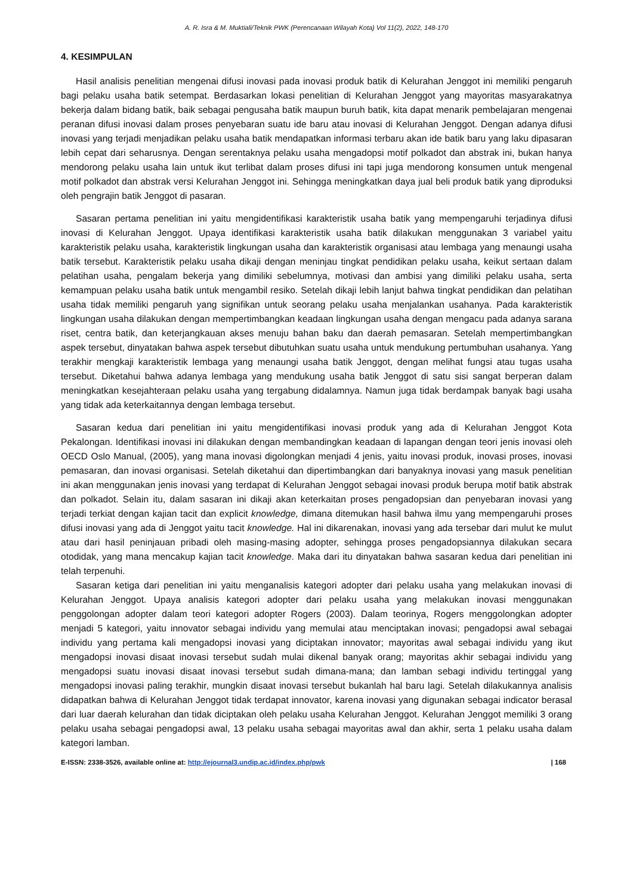A. R. Isra & M. Muktiali/Teknik PWK (Perencanaan Wilayah Kota) Vol 11(2), 2022, 148-170
4. KESIMPULAN
Hasil analisis penelitian mengenai difusi inovasi pada inovasi produk batik di Kelurahan Jenggot ini memiliki pengaruh bagi pelaku usaha batik setempat. Berdasarkan lokasi penelitian di Kelurahan Jenggot yang mayoritas masyarakatnya bekerja dalam bidang batik, baik sebagai pengusaha batik maupun buruh batik, kita dapat menarik pembelajaran mengenai peranan difusi inovasi dalam proses penyebaran suatu ide baru atau inovasi di Kelurahan Jenggot. Dengan adanya difusi inovasi yang terjadi menjadikan pelaku usaha batik mendapatkan informasi terbaru akan ide batik baru yang laku dipasaran lebih cepat dari seharusnya. Dengan serentaknya pelaku usaha mengadopsi motif polkadot dan abstrak ini, bukan hanya mendorong pelaku usaha lain untuk ikut terlibat dalam proses difusi ini tapi juga mendorong konsumen untuk mengenal motif polkadot dan abstrak versi Kelurahan Jenggot ini. Sehingga meningkatkan daya jual beli produk batik yang diproduksi oleh pengrajin batik Jenggot di pasaran.
Sasaran pertama penelitian ini yaitu mengidentifikasi karakteristik usaha batik yang mempengaruhi terjadinya difusi inovasi di Kelurahan Jenggot. Upaya identifikasi karakteristik usaha batik dilakukan menggunakan 3 variabel yaitu karakteristik pelaku usaha, karakteristik lingkungan usaha dan karakteristik organisasi atau lembaga yang menaungi usaha batik tersebut. Karakteristik pelaku usaha dikaji dengan meninjau tingkat pendidikan pelaku usaha, keikut sertaan dalam pelatihan usaha, pengalam bekerja yang dimiliki sebelumnya, motivasi dan ambisi yang dimiliki pelaku usaha, serta kemampuan pelaku usaha batik untuk mengambil resiko. Setelah dikaji lebih lanjut bahwa tingkat pendidikan dan pelatihan usaha tidak memiliki pengaruh yang signifikan untuk seorang pelaku usaha menjalankan usahanya. Pada karakteristik lingkungan usaha dilakukan dengan mempertimbangkan keadaan lingkungan usaha dengan mengacu pada adanya sarana riset, centra batik, dan keterjangkauan akses menuju bahan baku dan daerah pemasaran. Setelah mempertimbangkan aspek tersebut, dinyatakan bahwa aspek tersebut dibutuhkan suatu usaha untuk mendukung pertumbuhan usahanya. Yang terakhir mengkaji karakteristik lembaga yang menaungi usaha batik Jenggot, dengan melihat fungsi atau tugas usaha tersebut. Diketahui bahwa adanya lembaga yang mendukung usaha batik Jenggot di satu sisi sangat berperan dalam meningkatkan kesejahteraan pelaku usaha yang tergabung didalamnya. Namun juga tidak berdampak banyak bagi usaha yang tidak ada keterkaitannya dengan lembaga tersebut.
Sasaran kedua dari penelitian ini yaitu mengidentifikasi inovasi produk yang ada di Kelurahan Jenggot Kota Pekalongan. Identifikasi inovasi ini dilakukan dengan membandingkan keadaan di lapangan dengan teori jenis inovasi oleh OECD Oslo Manual, (2005), yang mana inovasi digolongkan menjadi 4 jenis, yaitu inovasi produk, inovasi proses, inovasi pemasaran, dan inovasi organisasi. Setelah diketahui dan dipertimbangkan dari banyaknya inovasi yang masuk penelitian ini akan menggunakan jenis inovasi yang terdapat di Kelurahan Jenggot sebagai inovasi produk berupa motif batik abstrak dan polkadot. Selain itu, dalam sasaran ini dikaji akan keterkaitan proses pengadopsian dan penyebaran inovasi yang terjadi terkiat dengan kajian tacit dan explicit knowledge, dimana ditemukan hasil bahwa ilmu yang mempengaruhi proses difusi inovasi yang ada di Jenggot yaitu tacit knowledge. Hal ini dikarenakan, inovasi yang ada tersebar dari mulut ke mulut atau dari hasil peninjauan pribadi oleh masing-masing adopter, sehingga proses pengadopsiannya dilakukan secara otodidak, yang mana mencakup kajian tacit knowledge. Maka dari itu dinyatakan bahwa sasaran kedua dari penelitian ini telah terpenuhi.
Sasaran ketiga dari penelitian ini yaitu menganalisis kategori adopter dari pelaku usaha yang melakukan inovasi di Kelurahan Jenggot. Upaya analisis kategori adopter dari pelaku usaha yang melakukan inovasi menggunakan penggolongan adopter dalam teori kategori adopter Rogers (2003). Dalam teorinya, Rogers menggolongkan adopter menjadi 5 kategori, yaitu innovator sebagai individu yang memulai atau menciptakan inovasi; pengadopsi awal sebagai individu yang pertama kali mengadopsi inovasi yang diciptakan innovator; mayoritas awal sebagai individu yang ikut mengadopsi inovasi disaat inovasi tersebut sudah mulai dikenal banyak orang; mayoritas akhir sebagai individu yang mengadopsi suatu inovasi disaat inovasi tersebut sudah dimana-mana; dan lamban sebagi individu tertinggal yang mengadopsi inovasi paling terakhir, mungkin disaat inovasi tersebut bukanlah hal baru lagi. Setelah dilakukannya analisis didapatkan bahwa di Kelurahan Jenggot tidak terdapat innovator, karena inovasi yang digunakan sebagai indicator berasal dari luar daerah kelurahan dan tidak diciptakan oleh pelaku usaha Kelurahan Jenggot. Kelurahan Jenggot memiliki 3 orang pelaku usaha sebagai pengadopsi awal, 13 pelaku usaha sebagai mayoritas awal dan akhir, serta 1 pelaku usaha dalam kategori lamban.
E-ISSN: 2338-3526, available online at: http://ejournal3.undip.ac.id/index.php/pwk | 168